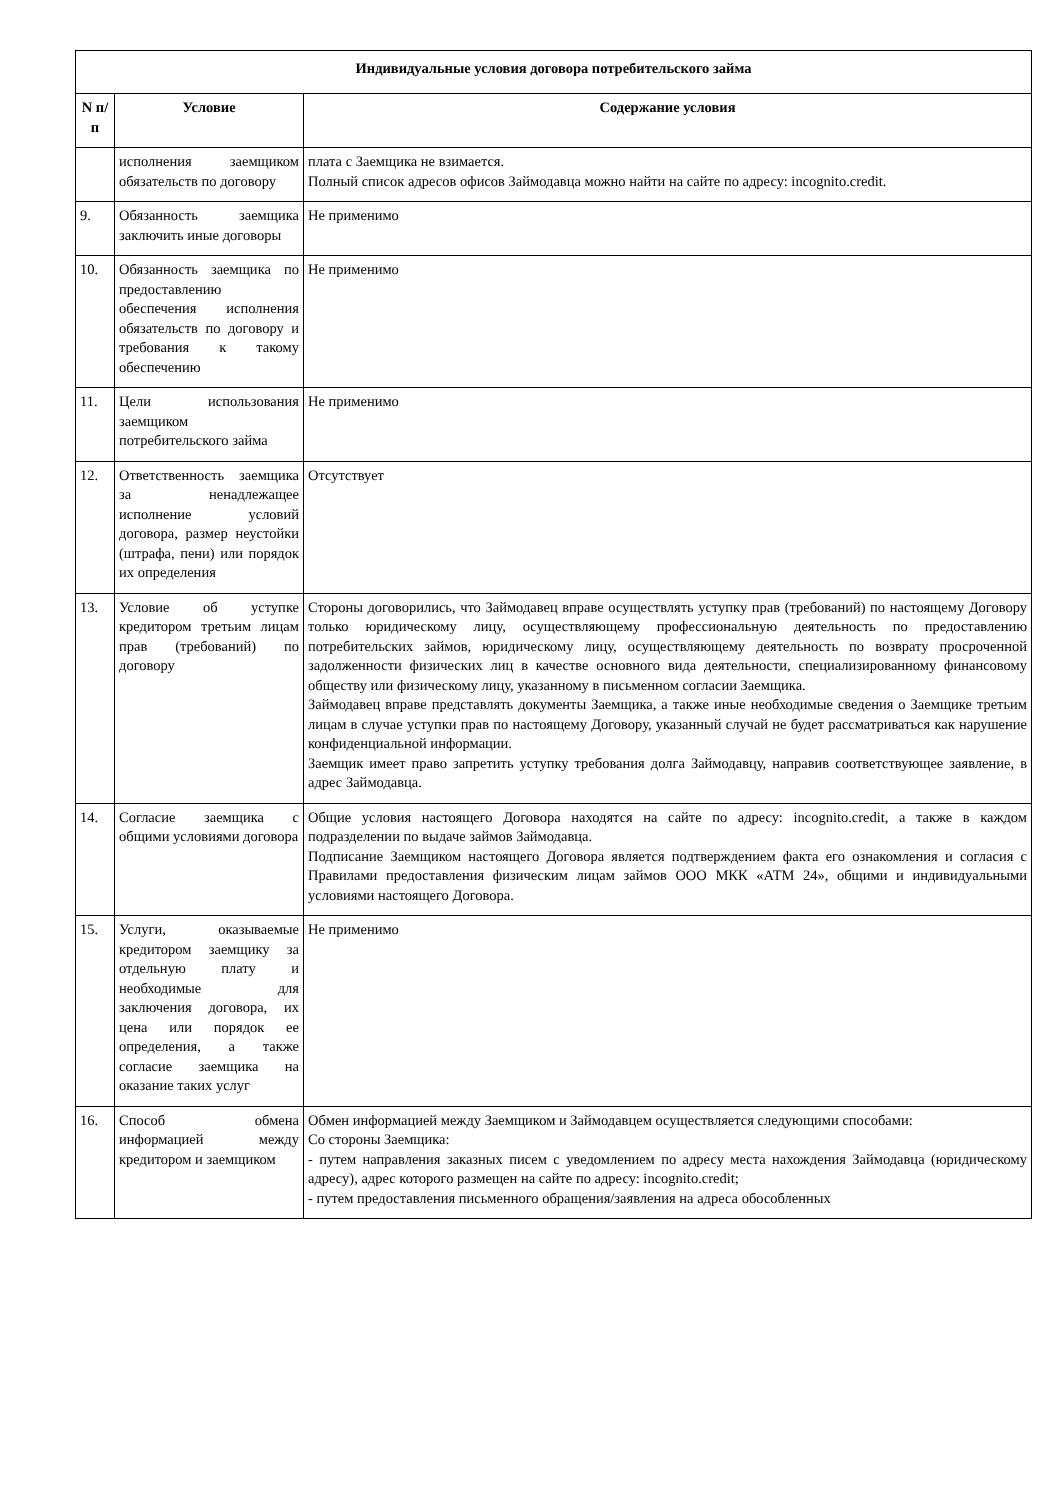| Индивидуальные условия договора потребительского займа | | |
| --- | --- | --- |
| N п/п | Условие | Содержание условия |
| | исполнения заемщиком обязательств по договору | плата с Заемщика не взимается. Полный список адресов офисов Займодавца можно найти на сайте по адресу: incognito.credit. |
| 9. | Обязанность заемщика заключить иные договоры | Не применимо |
| 10. | Обязанность заемщика по предоставлению обеспечения исполнения обязательств по договору и требования к такому обеспечению | Не применимо |
| 11. | Цели использования заемщиком потребительского займа | Не применимо |
| 12. | Ответственность заемщика за ненадлежащее исполнение условий договора, размер неустойки (штрафа, пени) или порядок их определения | Отсутствует |
| 13. | Условие об уступке кредитором третьим лицам прав (требований) по договору | Стороны договорились, что Займодавец вправе осуществлять уступку прав (требований) по настоящему Договору только юридическому лицу, осуществляющему профессиональную деятельность по предоставлению потребительских займов, юридическому лицу, осуществляющему деятельность по возврату просроченной задолженности физических лиц в качестве основного вида деятельности, специализированному финансовому обществу или физическому лицу, указанному в письменном согласии Заемщика. Займодавец вправе представлять документы Заемщика, а также иные необходимые сведения о Заемщике третьим лицам в случае уступки прав по настоящему Договору, указанный случай не будет рассматриваться как нарушение конфиденциальной информации. Заемщик имеет право запретить уступку требования долга Займодавцу, направив соответствующее заявление, в адрес Займодавца. |
| 14. | Согласие заемщика с общими условиями договора | Общие условия настоящего Договора находятся на сайте по адресу: incognito.credit, а также в каждом подразделении по выдаче займов Займодавца. Подписание Заемщиком настоящего Договора является подтверждением факта его ознакомления и согласия с Правилами предоставления физическим лицам займов ООО МКК «АТМ 24», общими и индивидуальными условиями настоящего Договора. |
| 15. | Услуги, оказываемые кредитором заемщику за отдельную плату и необходимые для заключения договора, их цена или порядок ее определения, а также согласие заемщика на оказание таких услуг | Не применимо |
| 16. | Способ обмена информацией между кредитором и заемщиком | Обмен информацией между Заемщиком и Займодавцем осуществляется следующими способами: Со стороны Заемщика: - путем направления заказных писем с уведомлением по адресу места нахождения Займодавца (юридическому адресу), адрес которого размещен на сайте по адресу: incognito.credit; - путем предоставления письменного обращения/заявления на адреса обособленных |